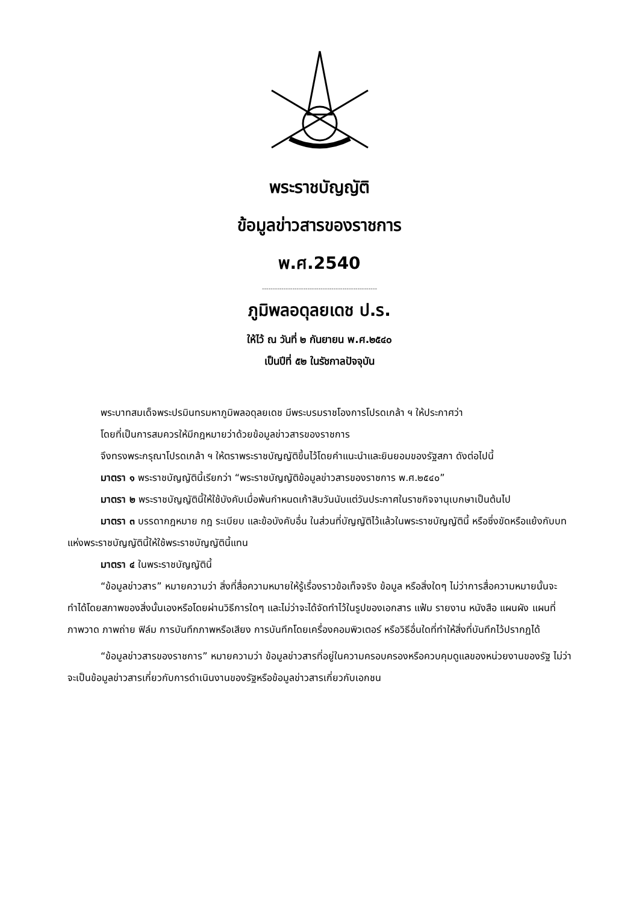พระราชบัญญัติ
ข้อมูลข่าวสารของราชการ
พ.ศ.2540
-----------------------------------------------------
ภูมิพลอดุลยเดช ป.ร.
ให้ไว้ ณ วันที่ ๒ กันยายน พ.ศ.๒๕๔๐
เป็นปีที่ ๕๒ ในรัชกาลปัจจุบัน
พระบาทสมเด็จพระปรมินทรมหาภูมิพลอดุลยเดช มีพระบรมราชโองการโปรดเกล้า ฯ ให้ประกาศว่า
โดยที่เป็นการสมควรให้มีกฎหมายว่าด้วยข้อมูลข่าวสารของราชการ
จึงทรงพระกรุณาโปรดเกล้า ฯ ให้ตราพระราชบัญญัติขึ้นไว้โดยคำแนะนำและยินยอมของรัฐสภา ดังต่อไปนี้
มาตรา ๑ พระราชบัญญัตินี้เรียกว่า “พระราชบัญญัติข้อมูลข่าวสารของราชการ พ.ศ.๒๕๔๐”
มาตรา ๒ พระราชบัญญัตินี้ให้ใช้บังคับเมื่อพ้นกำหนดเก้าสิบวันนับแต่วันประกาศในราชกิจจานุเบกษาเป็นต้นไป
มาตรา ๓ บรรดากฎหมาย กฎ ระเบียบ และข้อบังคับอื่น ในส่วนที่บัญญัติไว้แล้วในพระราชบัญญัตินี้ หรือซึ่งขัดหรือแย้งกับบทแห่งพระราชบัญญัตินี้ให้ใช้พระราชบัญญัตินี้แทน
มาตรา ๔ ในพระราชบัญญัตินี้
“ข้อมูลข่าวสาร” หมายความว่า สิ่งที่สื่อความหมายให้รู้เรื่องราวข้อเท็จจริง ข้อมูล หรือสิ่งใดๆ ไม่ว่าการสื่อความหมายนั้นจะทำได้โดยสภาพของสิ่งนั้นเองหรือโดยผ่านวิธีการใดๆ และไม่ว่าจะได้จัดทำไว้ในรูปของเอกสาร แฟ้ม รายงาน หนังสือ แผนผัง แผนที่ ภาพวาด ภาพถ่าย ฟิล์ม การบันทึกภาพหรือเสียง การบันทึกโดยเครื่องคอมพิวเตอร์ หรือวิธีอื่นใดที่ทำให้สิ่งที่บันทึกไว้ปรากฏได้
“ข้อมูลข่าวสารของราชการ” หมายความว่า ข้อมูลข่าวสารที่อยู่ในความครอบครองหรือควบคุมดูแลของหน่วยงานของรัฐ ไม่ว่าจะเป็นข้อมูลข่าวสารเกี่ยวกับการดำเนินงานของรัฐหรือข้อมูลข่าวสารเกี่ยวกับเอกชน